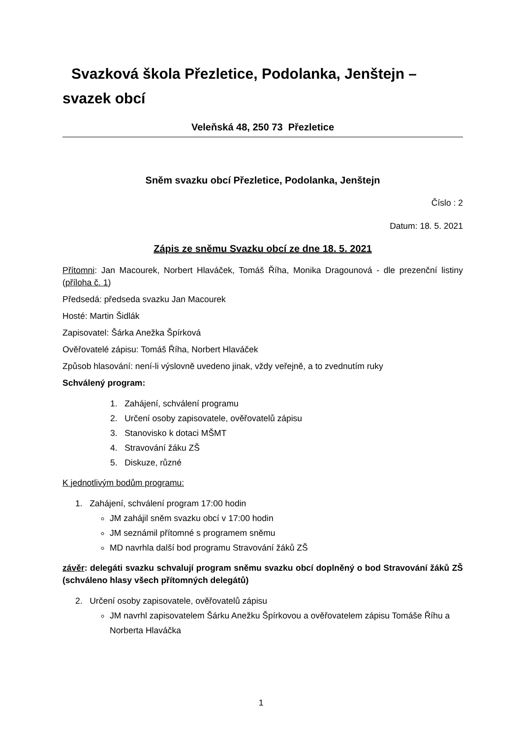Svazková škola Přezletice, Podolanka, Jenštejn –
svazek obcí
Veleňská 48, 250 73 Přezletice
Sněm svazku obcí Přezletice, Podolanka, Jenštejn
Číslo : 2
Datum: 18. 5. 2021
Zápis ze sněmu Svazku obcí ze dne 18. 5. 2021
Přítomni: Jan Macourek, Norbert Hlaváček, Tomáš Říha, Monika Dragounová - dle prezenční listiny (příloha č. 1)
Předsedá: předseda svazku Jan Macourek
Hosté: Martin Šidlák
Zapisovatel: Šárka Anežka Špírková
Ověřovatelé zápisu: Tomáš Říha, Norbert Hlaváček
Způsob hlasování: není-li výslovně uvedeno jinak, vždy veřejně, a to zvednutím ruky
Schválený program:
1. Zahájení, schválení programu
2. Určení osoby zapisovatele, ověřovatelů zápisu
3. Stanovisko k dotaci MŠMT
4. Stravování žáku ZŠ
5. Diskuze, různé
K jednotlivým bodům programu:
1. Zahájení, schválení program 17:00 hodin
JM zahájil sněm svazku obcí v 17:00 hodin
JM seznámil přítomné s programem sněmu
MD navrhla další bod programu Stravování žáků ZŠ
závěr: delegáti svazku schvalují program sněmu svazku obcí doplněný o bod Stravování žáků ZŠ (schváleno hlasy všech přítomných delegátů)
2. Určení osoby zapisovatele, ověřovatelů zápisu
JM navrhl zapisovatelem Šárku Anežku Špírkovou a ověřovatelem zápisu Tomáše Říhu a Norberta Hlaváčka
1